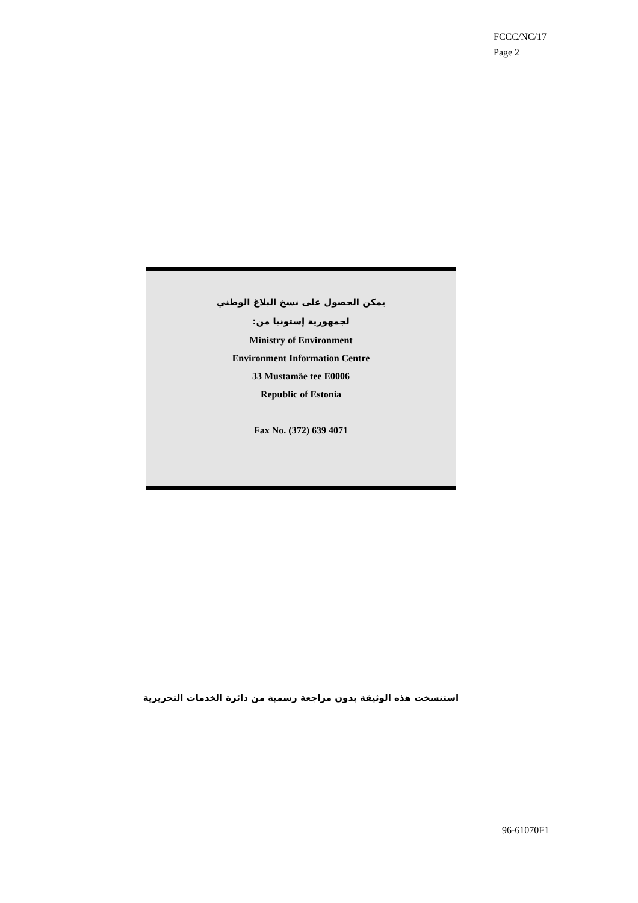FCCC/NC/17
Page 2
يمكن الحصول على نسخ البلاغ الوطني
لجمهورية إستونيا من:
Ministry of Environment
Environment Information Centre
33 Mustamäe tee E0006
Republic of Estonia
Fax No. (372) 639 4071
استنسخت هذه الوثيقة بدون مراجعة رسمية من دائرة الخدمات التحريرية
96-61070F1